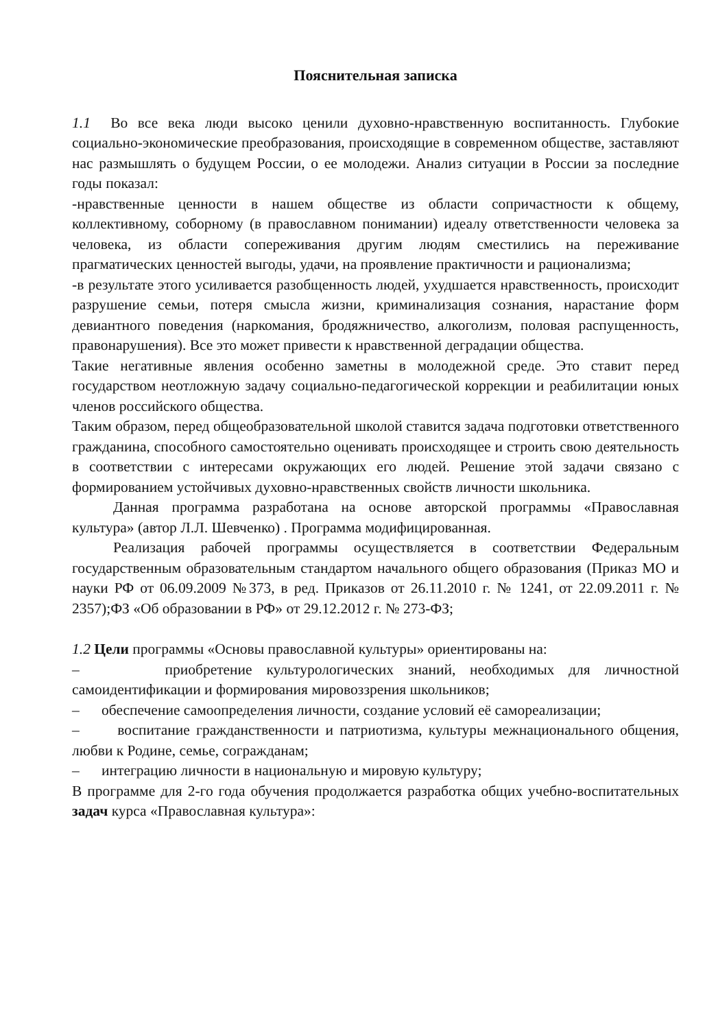Пояснительная записка
1.1 Во все века люди высоко ценили духовно-нравственную воспитанность. Глубокие социально-экономические преобразования, происходящие в современном обществе, заставляют нас размышлять о будущем России, о ее молодежи. Анализ ситуации в России за последние годы показал:
-нравственные ценности в нашем обществе из области сопричастности к общему, коллективному, соборному (в православном понимании) идеалу ответственности человека за человека, из области сопереживания другим людям сместились на переживание прагматических ценностей выгоды, удачи, на проявление практичности и рационализма;
-в результате этого усиливается разобщенность людей, ухудшается нравственность, происходит разрушение семьи, потеря смысла жизни, криминализация сознания, нарастание форм девиантного поведения (наркомания, бродяжничество, алкоголизм, половая распущенность, правонарушения). Все это может привести к нравственной деградации общества.
Такие негативные явления особенно заметны в молодежной среде. Это ставит перед государством неотложную задачу социально-педагогической коррекции и реабилитации юных членов российского общества.
Таким образом, перед общеобразовательной школой ставится задача подготовки ответственного гражданина, способного самостоятельно оценивать происходящее и строить свою деятельность в соответствии с интересами окружающих его людей. Решение этой задачи связано с формированием устойчивых духовно-нравственных свойств личности школьника.
Данная программа разработана на основе авторской программы «Православная культура» (автор Л.Л. Шевченко) . Программа модифицированная.
Реализация рабочей программы осуществляется в соответствии Федеральным государственным образовательным стандартом начального общего образования (Приказ МО и науки РФ от 06.09.2009 №373, в ред. Приказов от 26.11.2010 г. № 1241, от 22.09.2011 г. № 2357);ФЗ «Об образовании в РФ» от 29.12.2012 г. № 273-ФЗ;
1.2 Цели программы «Основы православной культуры» ориентированы на:
– приобретение культурологических знаний, необходимых для личностной самоидентификации и формирования мировоззрения школьников;
– обеспечение самоопределения личности, создание условий её самореализации;
– воспитание гражданственности и патриотизма, культуры межнационального общения, любви к Родине, семье, согражданам;
– интеграцию личности в национальную и мировую культуру;
В программе для 2-го года обучения продолжается разработка общих учебно-воспитательных задач курса «Православная культура»: